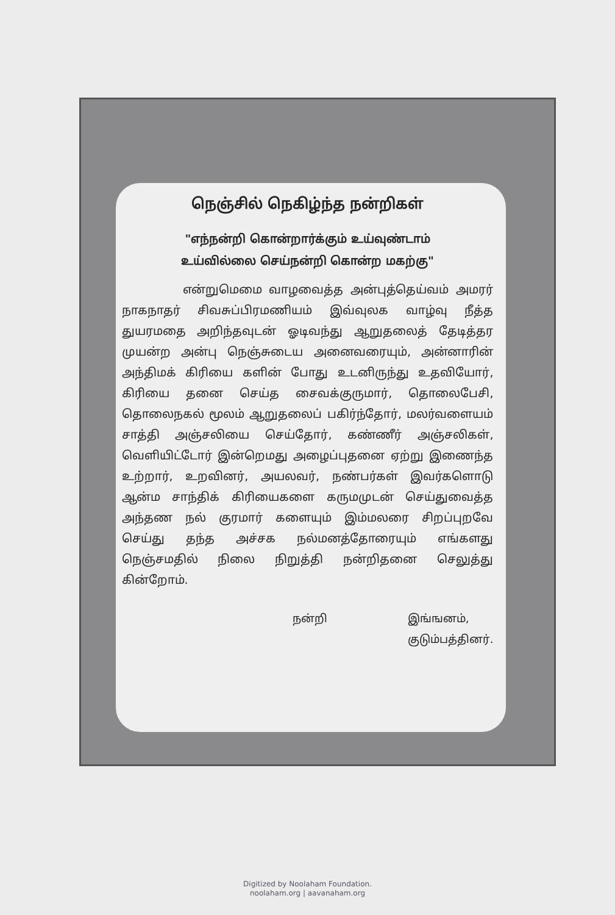நெஞ்சில் நெகிழ்ந்த நன்றிகள்
"எந்நன்றி கொன்றார்க்கும் உய்வுண்டாம்
உய்வில்லை செய்நன்றி கொன்ற மகற்கு"
என்றுமெமை வாழவைத்த அன்புத்தெய்வம் அமரர் நாகநாதர் சிவசுப்பிரமணியம் இவ்வுலக வாழ்வு நீத்த துயரமதை அறிந்தவுடன் ஓடிவந்து ஆறுதலைத் தேடித்தர முயன்ற அன்பு நெஞ்சுடைய அனைவரையும், அன்னாரின் அந்திமக் கிரியை களின் போது உடனிருந்து உதவியோர், கிரியை தனை செய்த சைவக்குருமார், தொலைபேசி, தொலைநகல் மூலம் ஆறுதலைப் பகிர்ந்தோர், மலர்வளையம் சாத்தி அஞ்சலியை செய்தோர், கண்ணீர் அஞ்சலிகள், வெளியிட்டோர் இன்றெமது அழைப்புதனை ஏற்று இணைந்த உற்றார், உறவினர், அயலவர், நண்பர்கள் இவர்களொடு ஆன்ம சாந்திக் கிரியைகளை கருமமுடன் செய்துவைத்த அந்தண நல் குரமார் களையும் இம்மலரை சிறப்புறவே செய்து தந்த அச்சக நல்மனத்தோரையும் எங்களது நெஞ்சமதில் நிலை நிறுத்தி நன்றிதனை செலுத்து கின்றோம்.
நன்றி இங்ஙனம்,
குடும்பத்தினர்.
Digitized by Noolaham Foundation.
noolaham.org | aavanaham.org